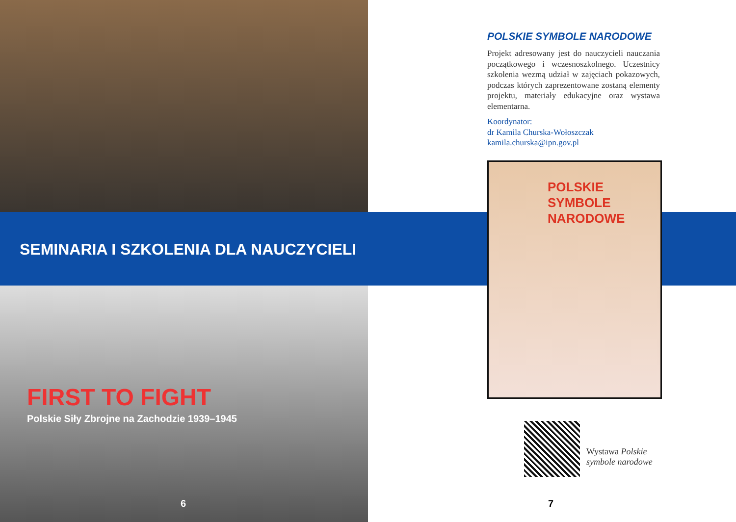SEMINARIA I SZKOLENIA DLA NAUCZYCIELI
FIRST TO FIGHT
Polskie Siły Zbrojne na Zachodzie 1939–1945
POLSKIE SYMBOLE NARODOWE
Projekt adresowany jest do nauczycieli nauczania początkowego i wczesnoszkolnego. Uczestnicy szkolenia wezmą udział w zajęciach pokazowych, podczas których zaprezentowane zostaną elementy projektu, materiały edukacyjne oraz wystawa elementarna.
Koordynator:
dr Kamila Churska-Wołoszczak
kamila.churska@ipn.gov.pl
POLSKIE
SYMBOLE
NARODOWE
Wystawa Polskie
symbole narodowe
6 7